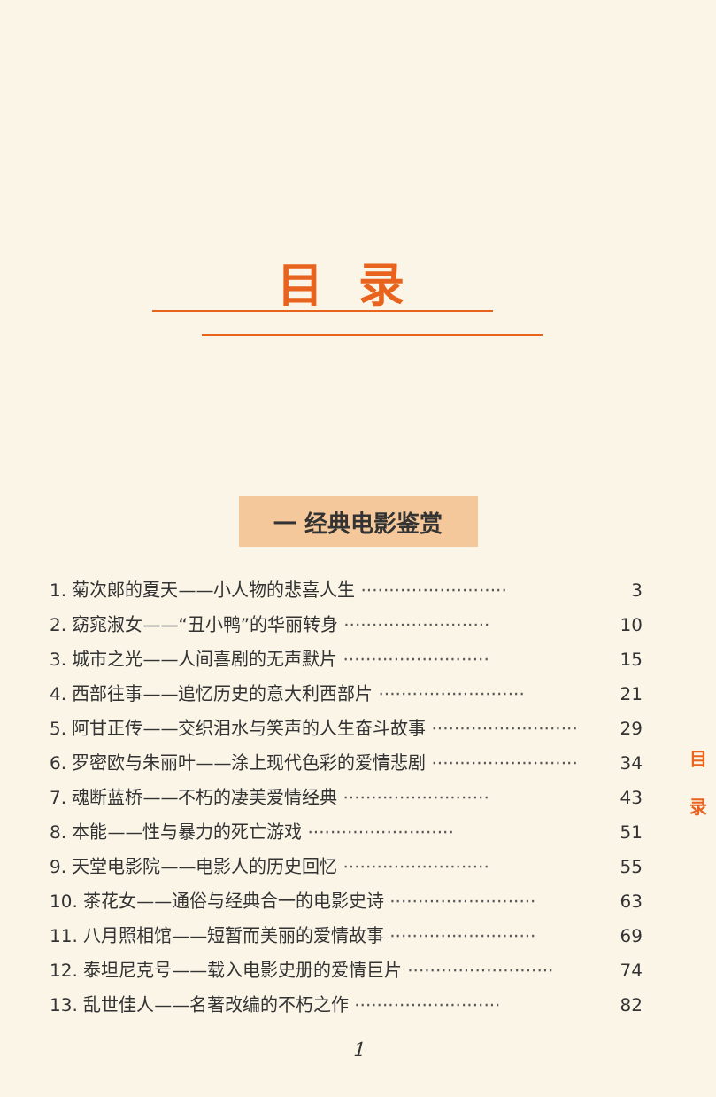目录
一 经典电影鉴赏
1. 菊次郎的夏天——小人物的悲喜人生 ·························· 3
2. 窈窕淑女——“丑小鸭”的华丽转身 ·························· 10
3. 城市之光——人间喜剧的无声默片 ·························· 15
4. 西部往事——追忆历史的意大利西部片 ·························· 21
5. 阿甘正传——交织泪水与笑声的人生奋斗故事 ·························· 29
6. 罗密欧与朱丽叶——涂上现代色彩的爱情悲剧 ·························· 34
7. 魂断蓝桥——不朽的凄美爱情经典 ·························· 43
8. 本能——性与暴力的死亡游戏 ·························· 51
9. 天堂电影院——电影人的历史回忆 ·························· 55
10. 茶花女——通俗与经典合一的电影史诗 ·························· 63
11. 八月照相馆——短暂而美丽的爱情故事 ·························· 69
12. 泰坦尼克号——载入电影史册的爱情巨片 ·························· 74
13. 乱世佳人——名著改编的不朽之作 ·························· 82
1
目 录